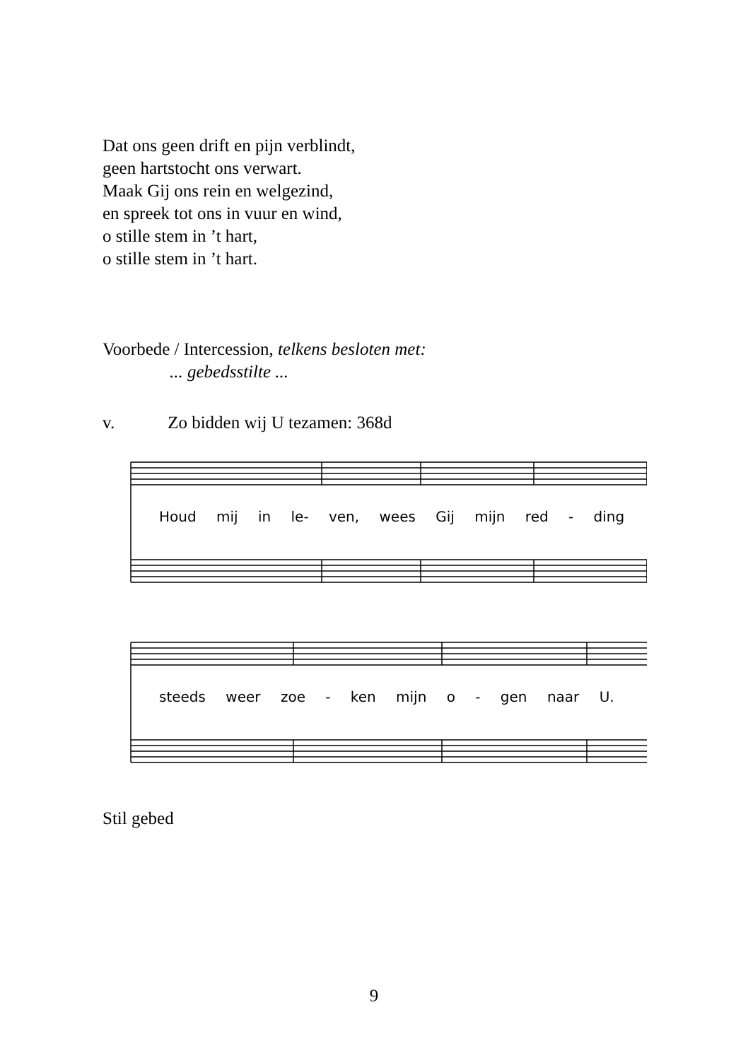Dat ons geen drift en pijn verblindt,
geen hartstocht ons verwart.
Maak Gij ons rein en welgezind,
en spreek tot ons in vuur en wind,
o stille stem in ’t hart,
o stille stem in ’t hart.
Voorbede / Intercession, telkens besloten met:
... gebedsstilte ...
v. Zo bidden wij U tezamen: 368d
Houd mij in le- ven, wees Gij mijn red - ding
steeds weer zoe - ken mijn o - gen naar U.
Stil gebed
9